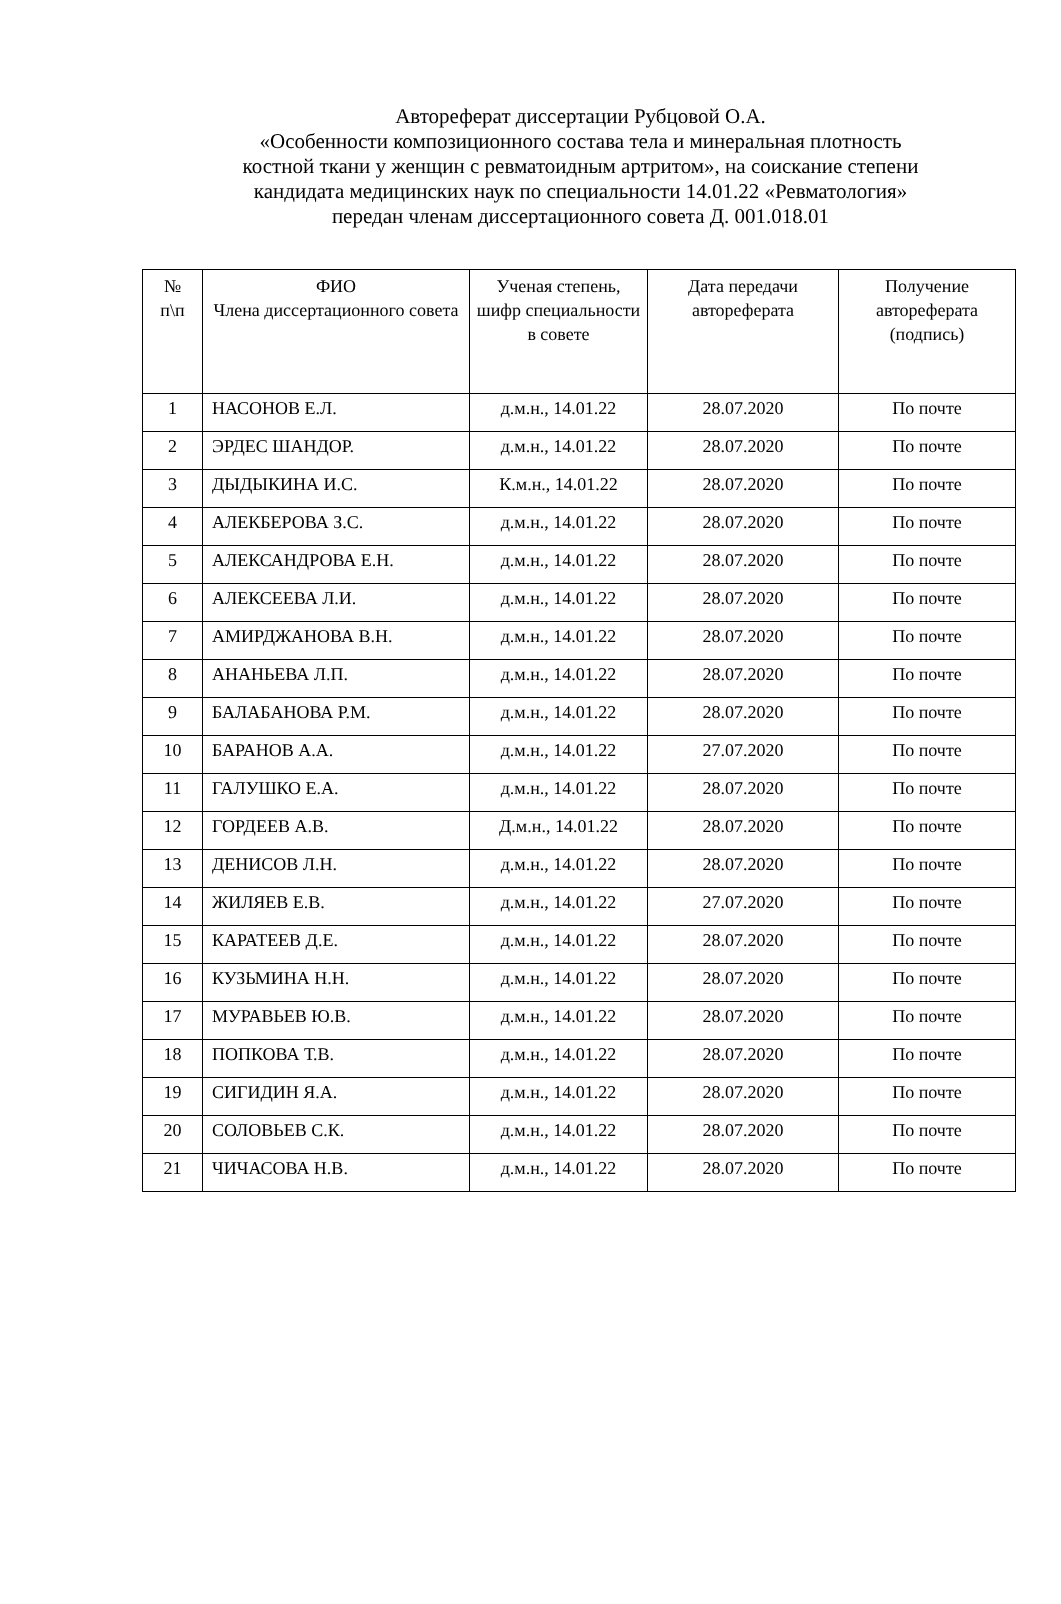Автореферат диссертации Рубцовой О.А.
«Особенности композиционного состава тела и минеральная плотность
костной ткани у женщин с ревматоидным артритом», на соискание степени
кандидата медицинских наук по специальности 14.01.22 «Ревматология»
передан членам диссертационного совета Д. 001.018.01
| № п\п | ФИО Члена диссертационного совета | Ученая степень, шифр специальности в совете | Дата передачи автореферата | Получение автореферата (подпись) |
| --- | --- | --- | --- | --- |
| 1 | НАСОНОВ Е.Л. | д.м.н., 14.01.22 | 28.07.2020 | По почте |
| 2 | ЭРДЕС ШАНДОР. | д.м.н., 14.01.22 | 28.07.2020 | По почте |
| 3 | ДЫДЫКИНА И.С. | К.м.н., 14.01.22 | 28.07.2020 | По почте |
| 4 | АЛЕКБЕРОВА З.С. | д.м.н., 14.01.22 | 28.07.2020 | По почте |
| 5 | АЛЕКСАНДРОВА Е.Н. | д.м.н., 14.01.22 | 28.07.2020 | По почте |
| 6 | АЛЕКСЕЕВА Л.И. | д.м.н., 14.01.22 | 28.07.2020 | По почте |
| 7 | АМИРДЖАНОВА В.Н. | д.м.н., 14.01.22 | 28.07.2020 | По почте |
| 8 | АНАНЬЕВА Л.П. | д.м.н., 14.01.22 | 28.07.2020 | По почте |
| 9 | БАЛАБАНОВА Р.М. | д.м.н., 14.01.22 | 28.07.2020 | По почте |
| 10 | БАРАНОВ А.А. | д.м.н., 14.01.22 | 27.07.2020 | По почте |
| 11 | ГАЛУШКО Е.А. | д.м.н., 14.01.22 | 28.07.2020 | По почте |
| 12 | ГОРДЕЕВ А.В. | Д.м.н., 14.01.22 | 28.07.2020 | По почте |
| 13 | ДЕНИСОВ Л.Н. | д.м.н., 14.01.22 | 28.07.2020 | По почте |
| 14 | ЖИЛЯЕВ Е.В. | д.м.н., 14.01.22 | 27.07.2020 | По почте |
| 15 | КАРАТЕЕВ Д.Е. | д.м.н., 14.01.22 | 28.07.2020 | По почте |
| 16 | КУЗЬМИНА Н.Н. | д.м.н., 14.01.22 | 28.07.2020 | По почте |
| 17 | МУРАВЬЕВ Ю.В. | д.м.н., 14.01.22 | 28.07.2020 | По почте |
| 18 | ПОПКОВА Т.В. | д.м.н., 14.01.22 | 28.07.2020 | По почте |
| 19 | СИГИДИН Я.А. | д.м.н., 14.01.22 | 28.07.2020 | По почте |
| 20 | СОЛОВЬЕВ С.К. | д.м.н., 14.01.22 | 28.07.2020 | По почте |
| 21 | ЧИЧАСОВА Н.В. | д.м.н., 14.01.22 | 28.07.2020 | По почте |